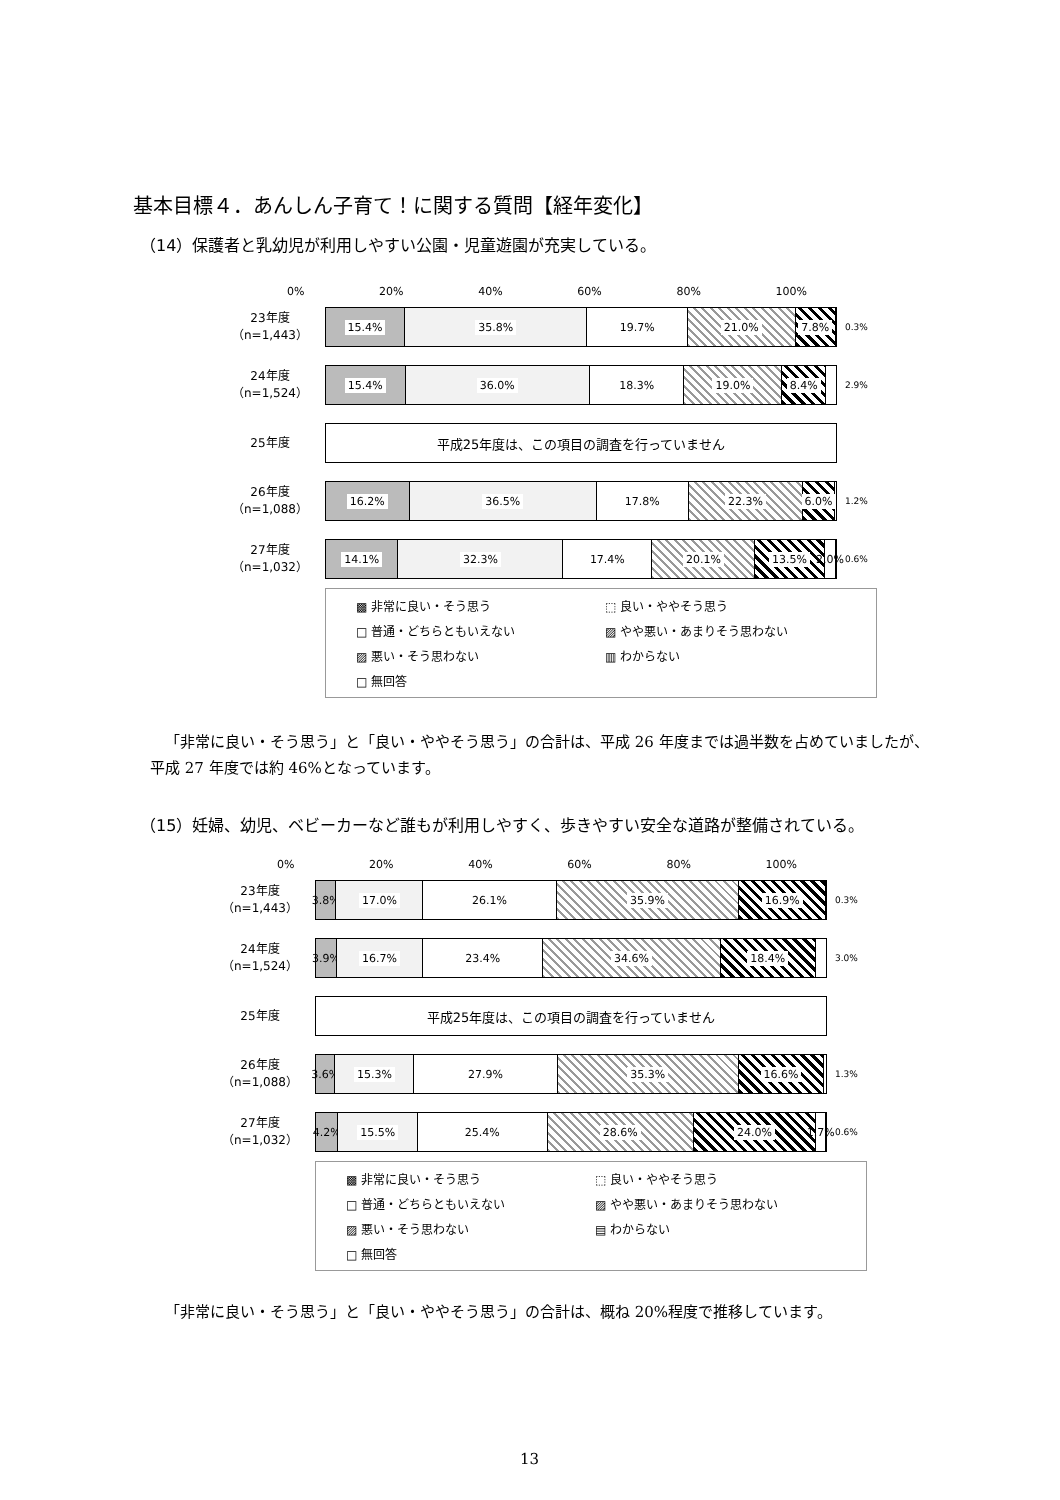基本目標４．あんしん子育て！に関する質問【経年変化】
（14）保護者と乳幼児が利用しやすい公園・児童遊園が充実している。
0% 20% 40% 60% 80% 100%
23年度
（n=1,443）
15.4% 35.8% 19.7% 21.0% 7.8%
0.3%
24年度
（n=1,524）
15.4% 36.0% 18.3% 19.0% 8.4%
2.9%
25年度
平成25年度は、この項目の調査を行っていません
26年度
（n=1,088）
16.2% 36.5% 17.8% 22.3% 6.0%
1.2%
27年度
（n=1,032）
14.1% 32.3% 17.4% 20.1% 13.5% 2.0%
0.6%
▩ 非常に良い・そう思う ⬚ 良い・ややそう思う □ 普通・どちらともいえない ▨ やや悪い・あまりそう思わない ▨ 悪い・そう思わない ▥ わからない □ 無回答
「非常に良い・そう思う」と「良い・ややそう思う」の合計は、平成 26 年度までは過半数を占めていましたが、平成 27 年度では約 46%となっています。
（15）妊婦、幼児、ベビーカーなど誰もが利用しやすく、歩きやすい安全な道路が整備されている。
0% 20% 40% 60% 80% 100%
23年度
（n=1,443）
3.8% 17.0% 26.1% 35.9% 16.9%
0.3%
24年度
（n=1,524）
3.9% 16.7% 23.4% 34.6% 18.4%
3.0%
25年度
平成25年度は、この項目の調査を行っていません
26年度
（n=1,088）
3.6% 15.3% 27.9% 35.3% 16.6%
1.3%
27年度
（n=1,032）
4.2% 15.5% 25.4% 28.6% 24.0% 1.7%
0.6%
▩ 非常に良い・そう思う ⬚ 良い・ややそう思う □ 普通・どちらともいえない ▨ やや悪い・あまりそう思わない ▨ 悪い・そう思わない ▤ わからない □ 無回答
「非常に良い・そう思う」と「良い・ややそう思う」の合計は、概ね 20%程度で推移しています。
13